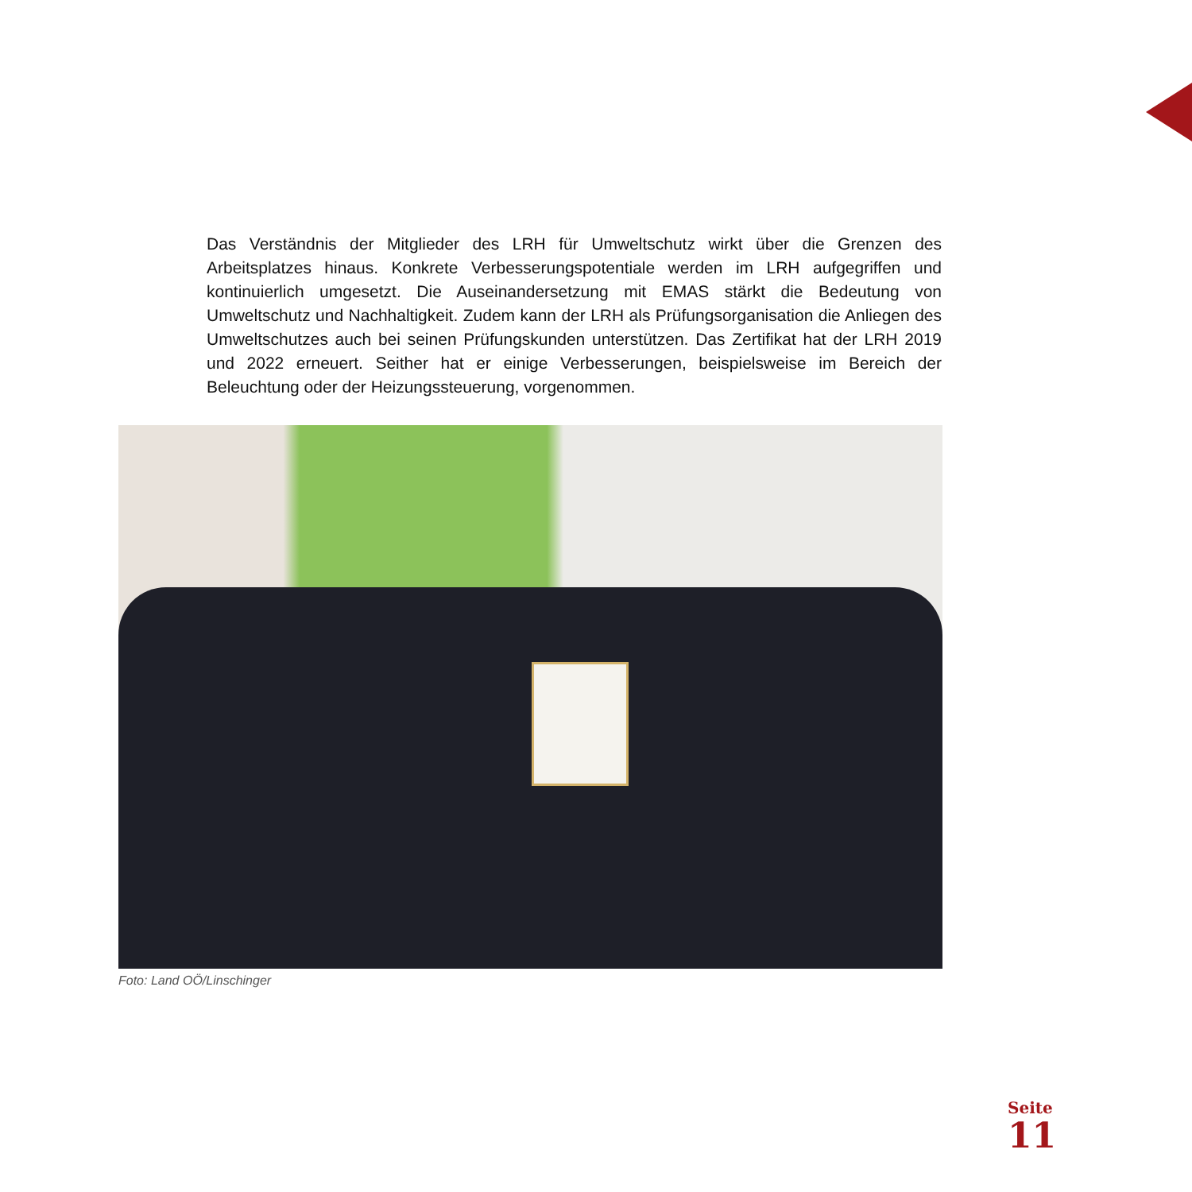Das Verständnis der Mitglieder des LRH für Umweltschutz wirkt über die Grenzen des Arbeitsplatzes hinaus. Konkrete Verbesserungspotentiale werden im LRH aufgegriffen und kontinuierlich umgesetzt. Die Auseinandersetzung mit EMAS stärkt die Bedeutung von Umweltschutz und Nachhaltigkeit. Zudem kann der LRH als Prüfungsorganisation die Anliegen des Umweltschutzes auch bei seinen Prüfungskunden unterstützen. Das Zertifikat hat der LRH 2019 und 2022 erneuert. Seither hat er einige Verbesserungen, beispielsweise im Bereich der Beleuchtung oder der Heizungssteuerung, vorgenommen.
Foto: Land OÖ/Linschinger
Seite
11